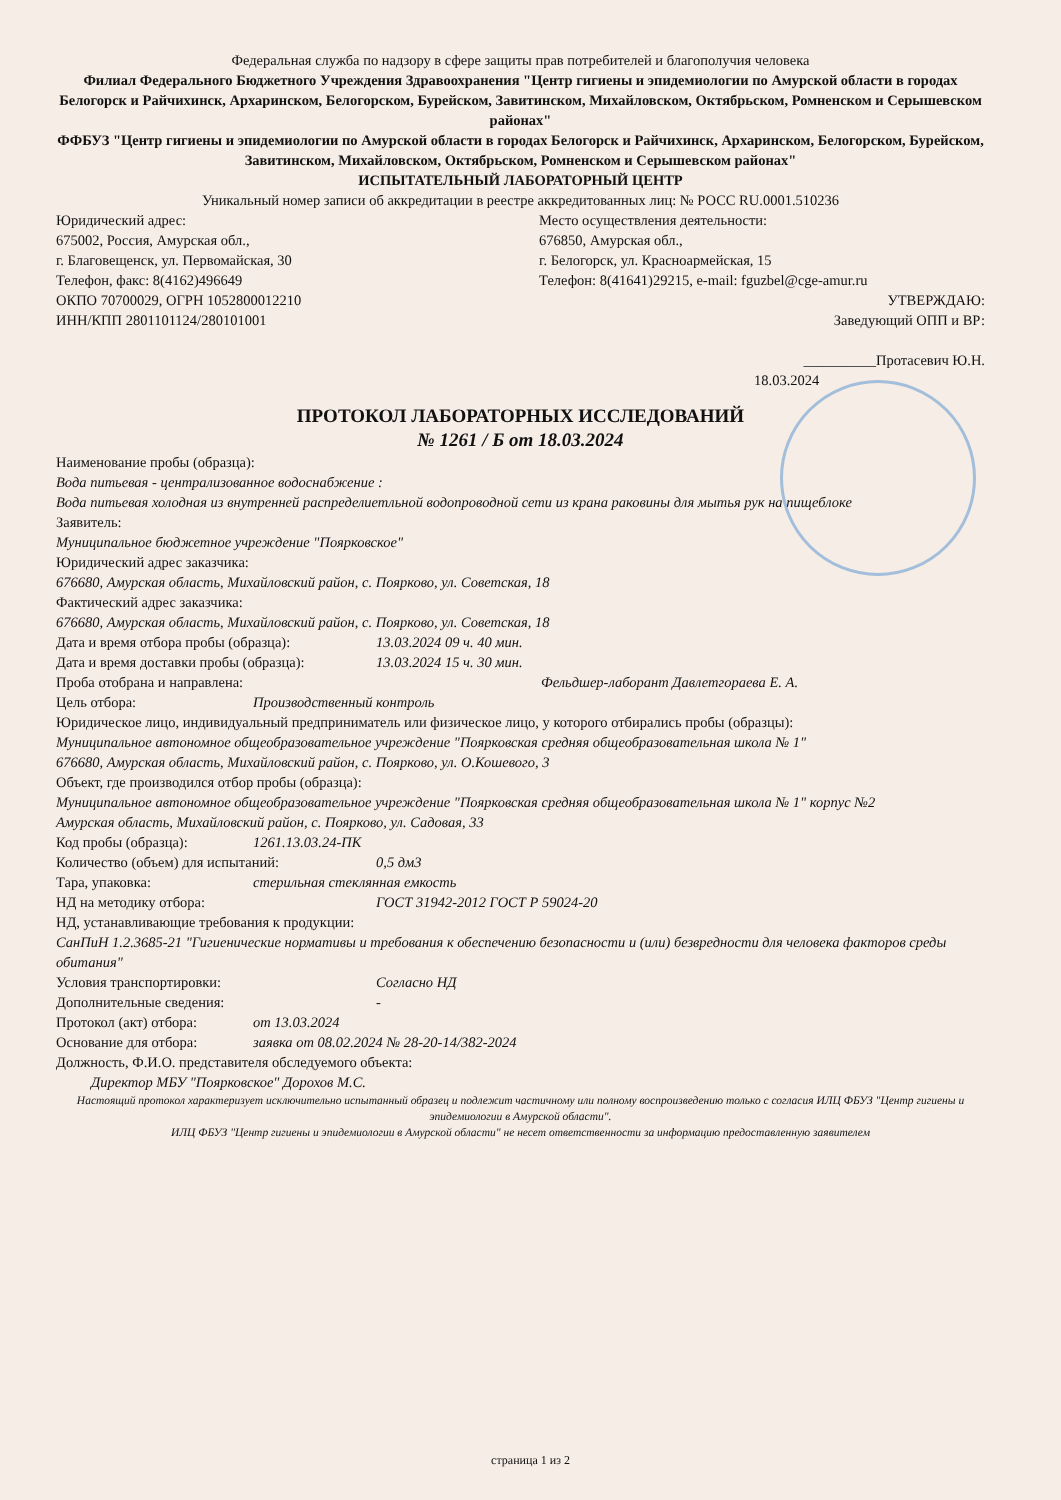Федеральная служба по надзору в сфере защиты прав потребителей и благополучия человека
Филиал Федерального Бюджетного Учреждения Здравоохранения "Центр гигиены и эпидемиологии по Амурской области в городах Белогорск и Райчихинск, Архаринском, Белогорском, Бурейском, Завитинском, Михайловском, Октябрьском, Ромненском и Серышевском районах"
ФФБУЗ "Центр гигиены и эпидемиологии по Амурской области в городах Белогорск и Райчихинск, Архаринском, Белогорском, Бурейском, Завитинском, Михайловском, Октябрьском, Ромненском и Серышевском районах"
ИСПЫТАТЕЛЬНЫЙ ЛАБОРАТОРНЫЙ ЦЕНТР
Уникальный номер записи об аккредитации в реестре аккредитованных лиц: № РОСС RU.0001.510236
Юридический адрес:
675002, Россия, Амурская обл.,
г. Благовещенск, ул. Первомайская, 30
Телефон, факс: 8(4162)496649
ОКПО 70700029, ОГРН 1052800012210
ИНН/КПП 2801101124/280101001
Место осуществления деятельности:
676850, Амурская обл.,
г. Белогорск, ул. Красноармейская, 15
Телефон: 8(41641)29215, e-mail: fguzbel@cge-amur.ru
УТВЕРЖДАЮ:
Заведующий ОПП и ВР:
__________Протасевич Ю.Н.
18.03.2024
ПРОТОКОЛ ЛАБОРАТОРНЫХ ИССЛЕДОВАНИЙ
№ 1261 / Б от 18.03.2024
Наименование пробы (образца):
Вода питьевая - централизованное водоснабжение :
Вода питьевая холодная из внутренней распределиетльной водопроводной сети из крана раковины для мытья рук на пищеблоке
Заявитель:
Муниципальное бюджетное учреждение "Поярковское"
Юридический адрес заказчика:
676680, Амурская область, Михайловский район, с. Поярково, ул. Советская, 18
Фактический адрес заказчика:
676680, Амурская область, Михайловский район, с. Поярково, ул. Советская, 18
Дата и время отбора пробы (образца): 13.03.2024 09 ч. 40 мин.
Дата и время доставки пробы (образца): 13.03.2024 15 ч. 30 мин.
Проба отобрана и направлена: Фельдшер-лаборант Давлетгораева Е. А.
Цель отбора: Производственный контроль
Юридическое лицо, индивидуальный предприниматель или физическое лицо, у которого отбирались пробы (образцы):
Муниципальное автономное общеобразовательное учреждение "Поярковская средняя общеобразовательная школа № 1"
676680, Амурская область, Михайловский район, с. Поярково, ул. О.Кошевого, 3
Объект, где производился отбор пробы (образца):
Муниципальное автономное общеобразовательное учреждение "Поярковская средняя общеобразовательная школа № 1" корпус №2
Амурская область, Михайловский район, с. Поярково, ул. Садовая, 33
Код пробы (образца): 1261.13.03.24-ПК
Количество (объем) для испытаний: 0,5 дм3
Тара, упаковка: стерильная стеклянная емкость
НД на методику отбора: ГОСТ 31942-2012 ГОСТ Р 59024-20
НД, устанавливающие требования к продукции:
СанПиН 1.2.3685-21 "Гигиенические нормативы и требования к обеспечению безопасности и (или) безвредности для человека факторов среды обитания"
Условия транспортировки: Согласно НД
Дополнительные сведения: -
Протокол (акт) отбора: от 13.03.2024
Основание для отбора: заявка от 08.02.2024 № 28-20-14/382-2024
Должность, Ф.И.О. представителя обследуемого объекта:
Директор МБУ "Поярковское" Дорохов М.С.
Настоящий протокол характеризует исключительно испытанный образец и подлежит частичному или полному воспроизведению только с согласия ИЛЦ ФБУЗ "Центр гигиены и эпидемиологии в Амурской области".
ИЛЦ ФБУЗ "Центр гигиены и эпидемиологии в Амурской области" не несет ответственности за информацию предоставленную заявителем
страница 1 из 2